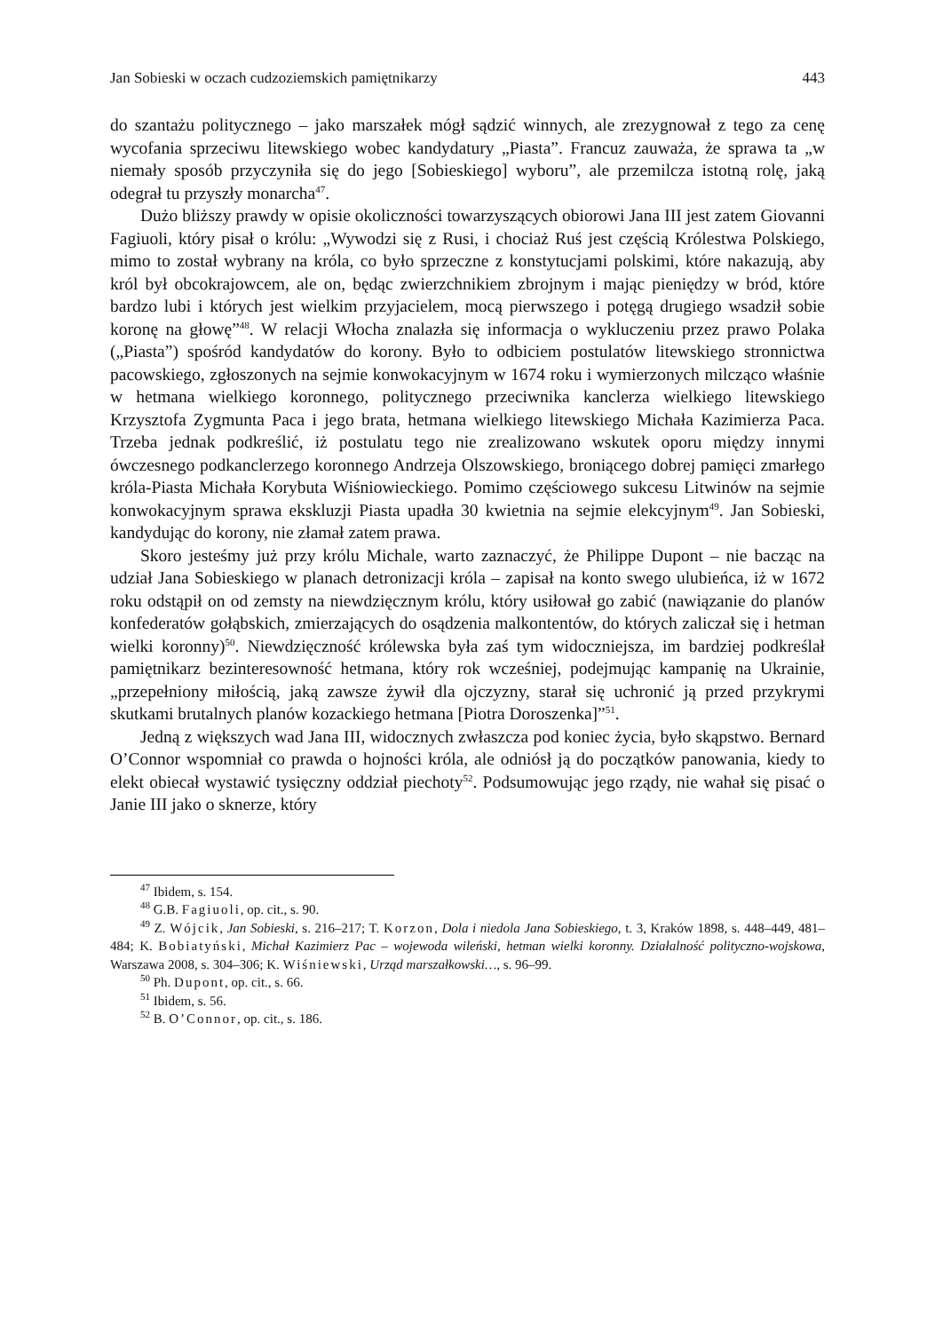Jan Sobieski w oczach cudzoziemskich pamiętnikarzy 443
do szantażu politycznego – jako marszałek mógł sądzić winnych, ale zrezygnował z tego za cenę wycofania sprzeciwu litewskiego wobec kandydatury „Piasta”. Francuz zauważa, że sprawa ta „w niemały sposób przyczyniła się do jego [Sobieskiego] wyboru”, ale przemilcza istotną rolę, jaką odegrał tu przyszły monarcha<sup>47</sup>.
Dużo bliższy prawdy w opisie okoliczności towarzyszących obiorowi Jana III jest zatem Giovanni Fagiuoli, który pisał o królu: „Wywodzi się z Rusi, i chociaż Ruś jest częścią Królestwa Polskiego, mimo to został wybrany na króla, co było sprzeczne z konstytucjami polskimi, które nakazują, aby król był obcokrajowcem, ale on, będąc zwierzchnikiem zbrojnym i mając pieniędzy w bród, które bardzo lubi i których jest wielkim przyjacielem, mocą pierwszego i potęgą drugiego wsadził sobie koronę na głowę”<sup>48</sup>. W relacji Włocha znalazła się informacja o wykluczeniu przez prawo Polaka („Piasta”) spośród kandydatów do korony. Było to odbiciem postulatów litewskiego stronnictwa pacowskiego, zgłoszonych na sejmie konwokacyjnym w 1674 roku i wymierzonych milcząco właśnie w hetmana wielkiego koronnego, politycznego przeciwnika kanclerza wielkiego litewskiego Krzysztofa Zygmunta Paca i jego brata, hetmana wielkiego litewskiego Michała Kazimierza Paca. Trzeba jednak podkreślić, iż postulatu tego nie zrealizowano wskutek oporu między innymi ówczesnego podkanclerzego koronnego Andrzeja Olszowskiego, broniącego dobrej pamięci zmarłego króla-Piasta Michała Korybuta Wiśniowieckiego. Pomimo częściowego sukcesu Litwinów na sejmie konwokacyjnym sprawa ekskluzji Piasta upadła 30 kwietnia na sejmie elekcyjnym<sup>49</sup>. Jan Sobieski, kandydując do korony, nie złamał zatem prawa.
Skoro jesteśmy już przy królu Michale, warto zaznaczyć, że Philippe Dupont – nie bacząc na udział Jana Sobieskiego w planach detronizacji króla – zapisał na konto swego ulubieńca, iż w 1672 roku odstąpił on od zemsty na niewdzięcznym królu, który usiłował go zabić (nawiązanie do planów konfederatów gołąbskich, zmierzających do osądzenia malkontentów, do których zaliczał się i hetman wielki koronny)<sup>50</sup>. Niewdzięczność królewska była zaś tym widoczniejsza, im bardziej podkreślał pamiętnikarz bezinteresowność hetmana, który rok wcześniej, podejmując kampanię na Ukrainie, „przepełniony miłością, jaką zawsze żywił dla ojczyzny, starał się uchronić ją przed przykrymi skutkami brutalnych planów kozackiego hetmana [Piotra Doroszenka]”<sup>51</sup>.
Jedną z większych wad Jana III, widocznych zwłaszcza pod koniec życia, było skąpstwo. Bernard O’Connor wspomniał co prawda o hojności króla, ale odniósł ją do początków panowania, kiedy to elekt obiecał wystawić tysięczny oddział piechoty<sup>52</sup>. Podsumowując jego rządy, nie wahał się pisać o Janie III jako o sknerze, który
<sup>47</sup> Ibidem, s. 154.
<sup>48</sup> G.B. Fagiuoli, op. cit., s. 90.
<sup>49</sup> Z. Wójcik, Jan Sobieski, s. 216–217; T. Korzon, Dola i niedola Jana Sobieskiego, t. 3, Kraków 1898, s. 448–449, 481–484; K. Bobiatyński, Michał Kazimierz Pac – wojewoda wileński, hetman wielki koronny. Działalność polityczno-wojskowa, Warszawa 2008, s. 304–306; K. Wiśniewski, Urząd marszałkowski…, s. 96–99.
<sup>50</sup> Ph. Dupont, op. cit., s. 66.
<sup>51</sup> Ibidem, s. 56.
<sup>52</sup> B. O’Connor, op. cit., s. 186.